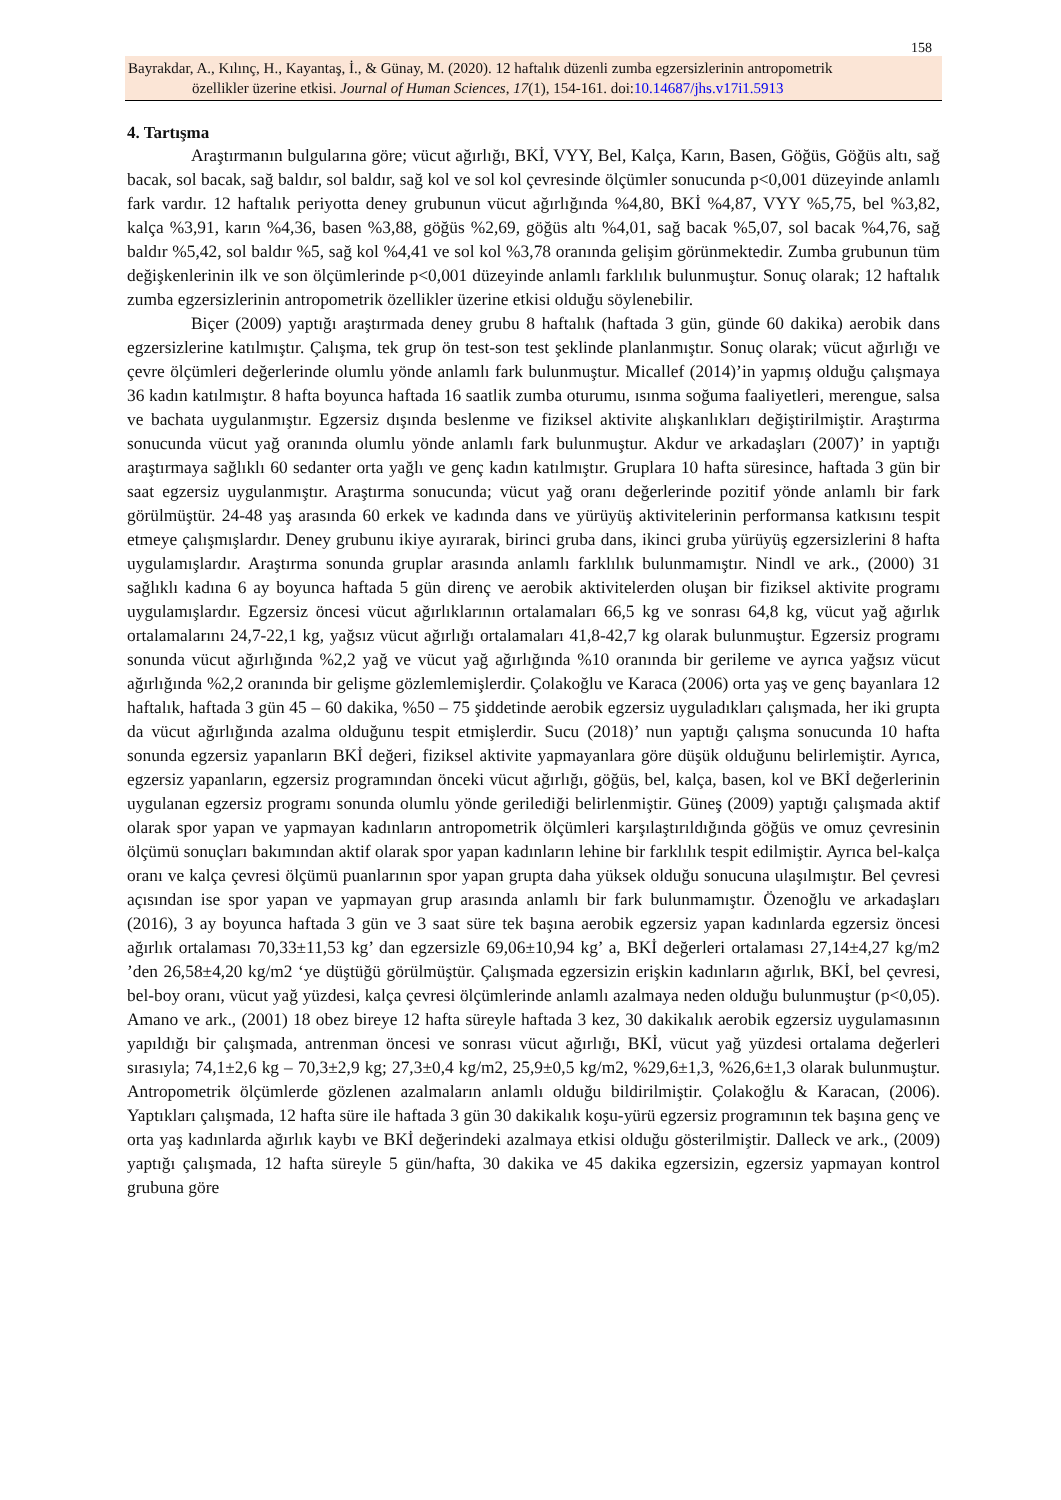158
Bayrakdar, A., Kılınç, H., Kayantaş, İ., & Günay, M. (2020). 12 haftalık düzenli zumba egzersizlerinin antropometrik
özellikler üzerine etkisi. Journal of Human Sciences, 17(1), 154-161. doi:10.14687/jhs.v17i1.5913
4. Tartışma
Araştırmanın bulgularına göre; vücut ağırlığı, BKİ, VYY, Bel, Kalça, Karın, Basen, Göğüs, Göğüs altı, sağ bacak, sol bacak, sağ baldır, sol baldır, sağ kol ve sol kol çevresinde ölçümler sonucunda p<0,001 düzeyinde anlamlı fark vardır. 12 haftalık periyotta deney grubunun vücut ağırlığında %4,80, BKİ %4,87, VYY %5,75, bel %3,82, kalça %3,91, karın %4,36, basen %3,88, göğüs %2,69, göğüs altı %4,01, sağ bacak %5,07, sol bacak %4,76, sağ baldır %5,42, sol baldır %5, sağ kol %4,41 ve sol kol %3,78 oranında gelişim görünmektedir. Zumba grubunun tüm değişkenlerinin ilk ve son ölçümlerinde p<0,001 düzeyinde anlamlı farklılık bulunmuştur. Sonuç olarak; 12 haftalık zumba egzersizlerinin antropometrik özellikler üzerine etkisi olduğu söylenebilir.
Biçer (2009) yaptığı araştırmada deney grubu 8 haftalık (haftada 3 gün, günde 60 dakika) aerobik dans egzersizlerine katılmıştır. Çalışma, tek grup ön test-son test şeklinde planlanmıştır. Sonuç olarak; vücut ağırlığı ve çevre ölçümleri değerlerinde olumlu yönde anlamlı fark bulunmuştur. Micallef (2014)’in yapmış olduğu çalışmaya 36 kadın katılmıştır. 8 hafta boyunca haftada 16 saatlik zumba oturumu, ısınma soğuma faaliyetleri, merengue, salsa ve bachata uygulanmıştır. Egzersiz dışında beslenme ve fiziksel aktivite alışkanlıkları değiştirilmiştir. Araştırma sonucunda vücut yağ oranında olumlu yönde anlamlı fark bulunmuştur. Akdur ve arkadaşları (2007)’ in yaptığı araştırmaya sağlıklı 60 sedanter orta yağlı ve genç kadın katılmıştır. Gruplara 10 hafta süresince, haftada 3 gün bir saat egzersiz uygulanmıştır. Araştırma sonucunda; vücut yağ oranı değerlerinde pozitif yönde anlamlı bir fark görülmüştür. 24-48 yaş arasında 60 erkek ve kadında dans ve yürüyüş aktivitelerinin performansa katkısını tespit etmeye çalışmışlardır. Deney grubunu ikiye ayırarak, birinci gruba dans, ikinci gruba yürüyüş egzersizlerini 8 hafta uygulamışlardır. Araştırma sonunda gruplar arasında anlamlı farklılık bulunmamıştır. Nindl ve ark., (2000) 31 sağlıklı kadına 6 ay boyunca haftada 5 gün direnç ve aerobik aktivitelerden oluşan bir fiziksel aktivite programı uygulamışlardır. Egzersiz öncesi vücut ağırlıklarının ortalamaları 66,5 kg ve sonrası 64,8 kg, vücut yağ ağırlık ortalamalarını 24,7-22,1 kg, yağsız vücut ağırlığı ortalamaları 41,8-42,7 kg olarak bulunmuştur. Egzersiz programı sonunda vücut ağırlığında %2,2 yağ ve vücut yağ ağırlığında %10 oranında bir gerileme ve ayrıca yağsız vücut ağırlığında %2,2 oranında bir gelişme gözlemlemişlerdir. Çolakoğlu ve Karaca (2006) orta yaş ve genç bayanlara 12 haftalık, haftada 3 gün 45 – 60 dakika, %50 – 75 şiddetinde aerobik egzersiz uyguladıkları çalışmada, her iki grupta da vücut ağırlığında azalma olduğunu tespit etmişlerdir. Sucu (2018)’ nun yaptığı çalışma sonucunda 10 hafta sonunda egzersiz yapanların BKİ değeri, fiziksel aktivite yapmayanlara göre düşük olduğunu belirlemiştir. Ayrıca, egzersiz yapanların, egzersiz programından önceki vücut ağırlığı, göğüs, bel, kalça, basen, kol ve BKİ değerlerinin uygulanan egzersiz programı sonunda olumlu yönde gerilediği belirlenmiştir. Güneş (2009) yaptığı çalışmada aktif olarak spor yapan ve yapmayan kadınların antropometrik ölçümleri karşılaştırıldığında göğüs ve omuz çevresinin ölçümü sonuçları bakımından aktif olarak spor yapan kadınların lehine bir farklılık tespit edilmiştir. Ayrıca bel-kalça oranı ve kalça çevresi ölçümü puanlarının spor yapan grupta daha yüksek olduğu sonucuna ulaşılmıştır. Bel çevresi açısından ise spor yapan ve yapmayan grup arasında anlamlı bir fark bulunmamıştır. Özenoğlu ve arkadaşları (2016), 3 ay boyunca haftada 3 gün ve 3 saat süre tek başına aerobik egzersiz yapan kadınlarda egzersiz öncesi ağırlık ortalaması 70,33±11,53 kg’ dan egzersizle 69,06±10,94 kg’ a, BKİ değerleri ortalaması 27,14±4,27 kg/m2 ’den 26,58±4,20 kg/m2 ‘ye düştüğü görülmüştür. Çalışmada egzersizin erişkin kadınların ağırlık, BKİ, bel çevresi, bel-boy oranı, vücut yağ yüzdesi, kalça çevresi ölçümlerinde anlamlı azalmaya neden olduğu bulunmuştur (p<0,05). Amano ve ark., (2001) 18 obez bireye 12 hafta süreyle haftada 3 kez, 30 dakikalık aerobik egzersiz uygulamasının yapıldığı bir çalışmada, antrenman öncesi ve sonrası vücut ağırlığı, BKİ, vücut yağ yüzdesi ortalama değerleri sırasıyla; 74,1±2,6 kg – 70,3±2,9 kg; 27,3±0,4 kg/m2, 25,9±0,5 kg/m2, %29,6±1,3, %26,6±1,3 olarak bulunmuştur. Antropometrik ölçümlerde gözlenen azalmaların anlamlı olduğu bildirilmiştir. Çolakoğlu & Karacan, (2006). Yaptıkları çalışmada, 12 hafta süre ile haftada 3 gün 30 dakikalık koşu-yürü egzersiz programının tek başına genç ve orta yaş kadınlarda ağırlık kaybı ve BKİ değerindeki azalmaya etkisi olduğu gösterilmiştir. Dalleck ve ark., (2009) yaptığı çalışmada, 12 hafta süreyle 5 gün/hafta, 30 dakika ve 45 dakika egzersizin, egzersiz yapmayan kontrol grubuna göre